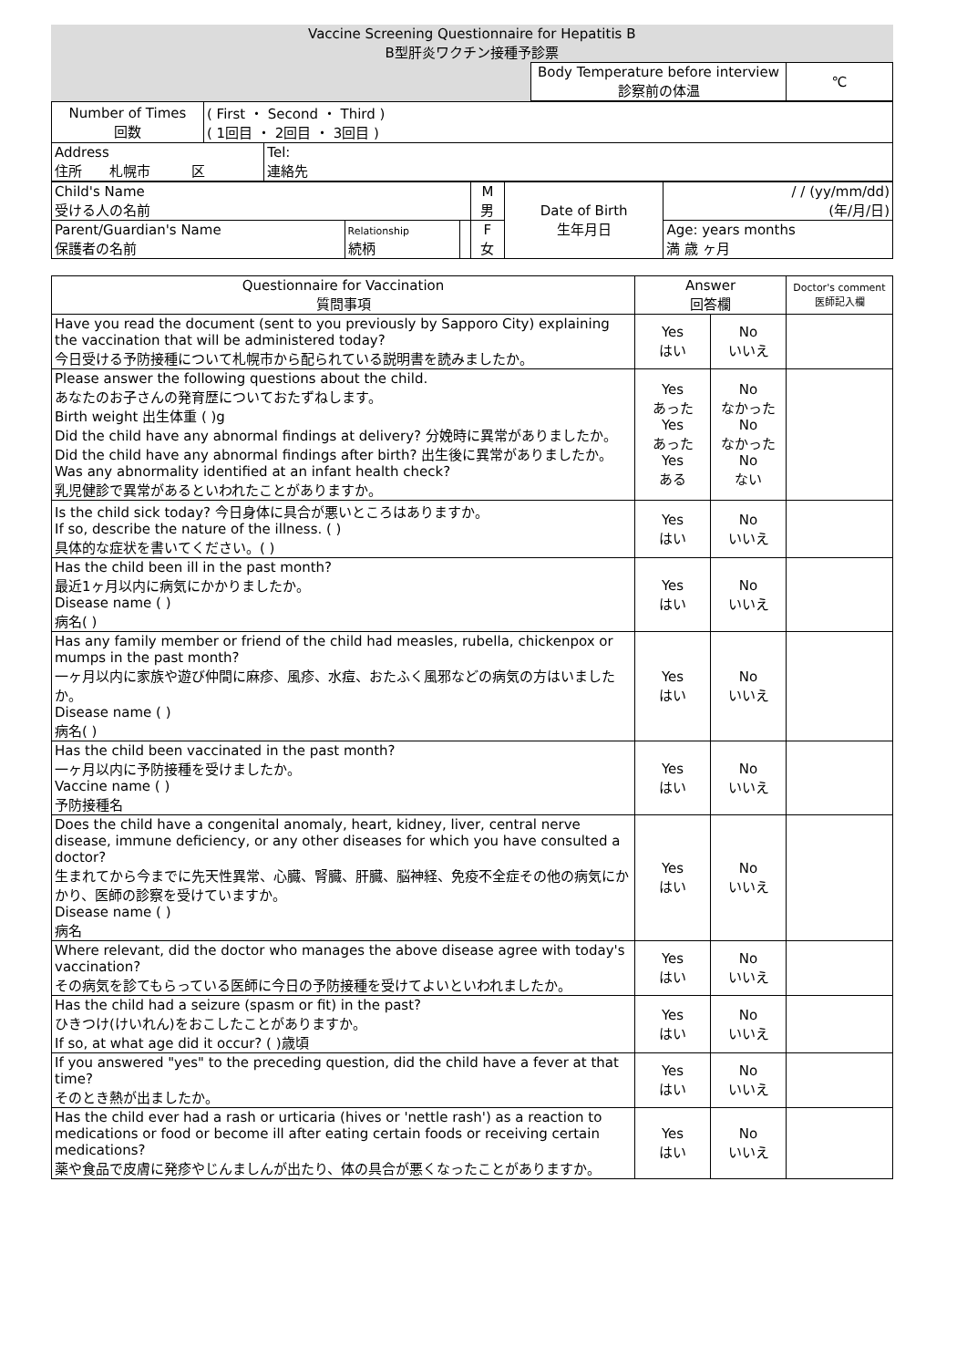| Vaccine Screening Questionnaire for Hepatitis B B型肝炎ワクチン接種予診票 | |
| | / Body Temperature before interview 診察前の体温 / ℃ / |
| Number of Times 回数 | ( First ・ Second ・ Third ) ( 1回目 ・ 2回目 ・ 3回目 ) | |
| Address 住所 札幌市 区 | | Tel: 連絡先 |
| Child's Name 受ける人の名前 | | | M 男 | Date of Birth 生年月日 | / / (yy/mm/dd) (年/月/日) |
| Parent/Guardian's Name 保護者の名前 | Relationship 続柄 | | F 女 | | Age: years months 満 歳 ヶ月 |
| Questionnaire for Vaccination 質問事項 | Answer 回答欄 | | Doctor's comment 医師記入欄 |
| Have you read the document (sent to you previously by Sapporo City) explaining the vaccination that will be administered today? 今日受ける予防接種について札幌市から配られている説明書を読みましたか。 | Yes はい | No いいえ | |
| Please answer the following questions about the child. あなたのお子さんの発育歴についておたずねします。 Birth weight 出生体重 ( )g Did the child have any abnormal findings at delivery? 分娩時に異常がありましたか。 Did the child have any abnormal findings after birth? 出生後に異常がありましたか。 Was any abnormality identified at an infant health check? 乳児健診で異常があるといわれたことがありますか。 | Yes あった Yes あった Yes ある | No なかった No なかった No ない | |
| Is the child sick today? 今日身体に具合が悪いところはありますか。 If so, describe the nature of the illness. ( ) 具体的な症状を書いてください。( ) | Yes はい | No いいえ | |
| Has the child been ill in the past month? 最近1ヶ月以内に病気にかかりましたか。 Disease name ( ) 病名( ) | Yes はい | No いいえ | |
| Has any family member or friend of the child had measles, rubella, chickenpox or mumps in the past month? 一ヶ月以内に家族や遊び仲間に麻疹、風疹、水痘、おたふく風邪などの病気の方はいましたか。 Disease name ( ) 病名( ) | Yes はい | No いいえ | |
| Has the child been vaccinated in the past month? 一ヶ月以内に予防接種を受けましたか。 Vaccine name ( ) 予防接種名 | Yes はい | No いいえ | |
| Does the child have a congenital anomaly, heart, kidney, liver, central nerve disease, immune deficiency, or any other diseases for which you have consulted a doctor? 生まれてから今までに先天性異常、心臓、腎臓、肝臓、脳神経、免疫不全症その他の病気にかかり、医師の診察を受けていますか。 Disease name ( ) 病名 | Yes はい | No いいえ | |
| Where relevant, did the doctor who manages the above disease agree with today's vaccination? その病気を診てもらっている医師に今日の予防接種を受けてよいといわれましたか。 | Yes はい | No いいえ | |
| Has the child had a seizure (spasm or fit) in the past? ひきつけ(けいれん)をおこしたことがありますか。 If so, at what age did it occur? ( )歳頃 | Yes はい | No いいえ | |
| If you answered "yes" to the preceding question, did the child have a fever at that time? そのとき熱が出ましたか。 | Yes はい | No いいえ | |
| Has the child ever had a rash or urticaria (hives or 'nettle rash') as a reaction to medications or food or become ill after eating certain foods or receiving certain medications? 薬や食品で皮膚に発疹やじんましんが出たり、体の具合が悪くなったことがありますか。 | Yes はい | No いいえ | |